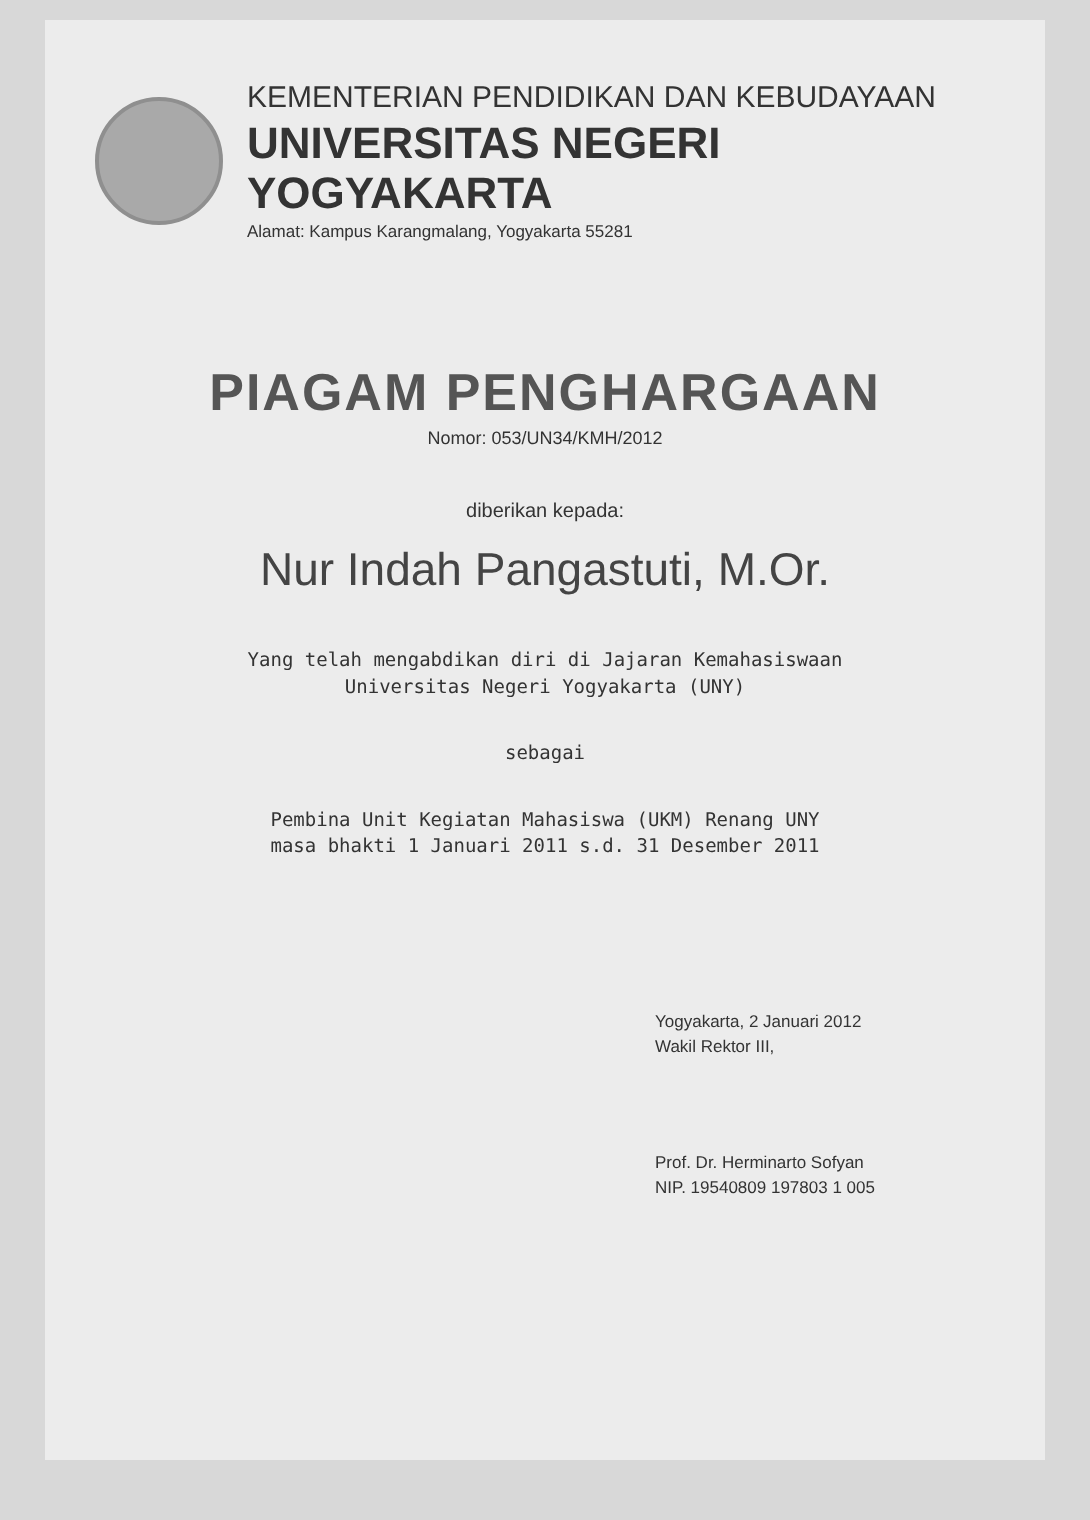KEMENTERIAN PENDIDIKAN DAN KEBUDAYAAN
UNIVERSITAS NEGERI YOGYAKARTA
Alamat: Kampus Karangmalang, Yogyakarta 55281
PIAGAM PENGHARGAAN
Nomor: 053/UN34/KMH/2012
diberikan kepada:
Nur Indah Pangastuti, M.Or.
Yang telah mengabdikan diri di Jajaran Kemahasiswaan
Universitas Negeri Yogyakarta (UNY)
sebagai
Pembina Unit Kegiatan Mahasiswa (UKM) Renang UNY
masa bhakti 1 Januari 2011 s.d. 31 Desember 2011
Yogyakarta, 2 Januari 2012
Wakil Rektor III,
Prof. Dr. Herminarto Sofyan
NIP. 19540809 197803 1 005